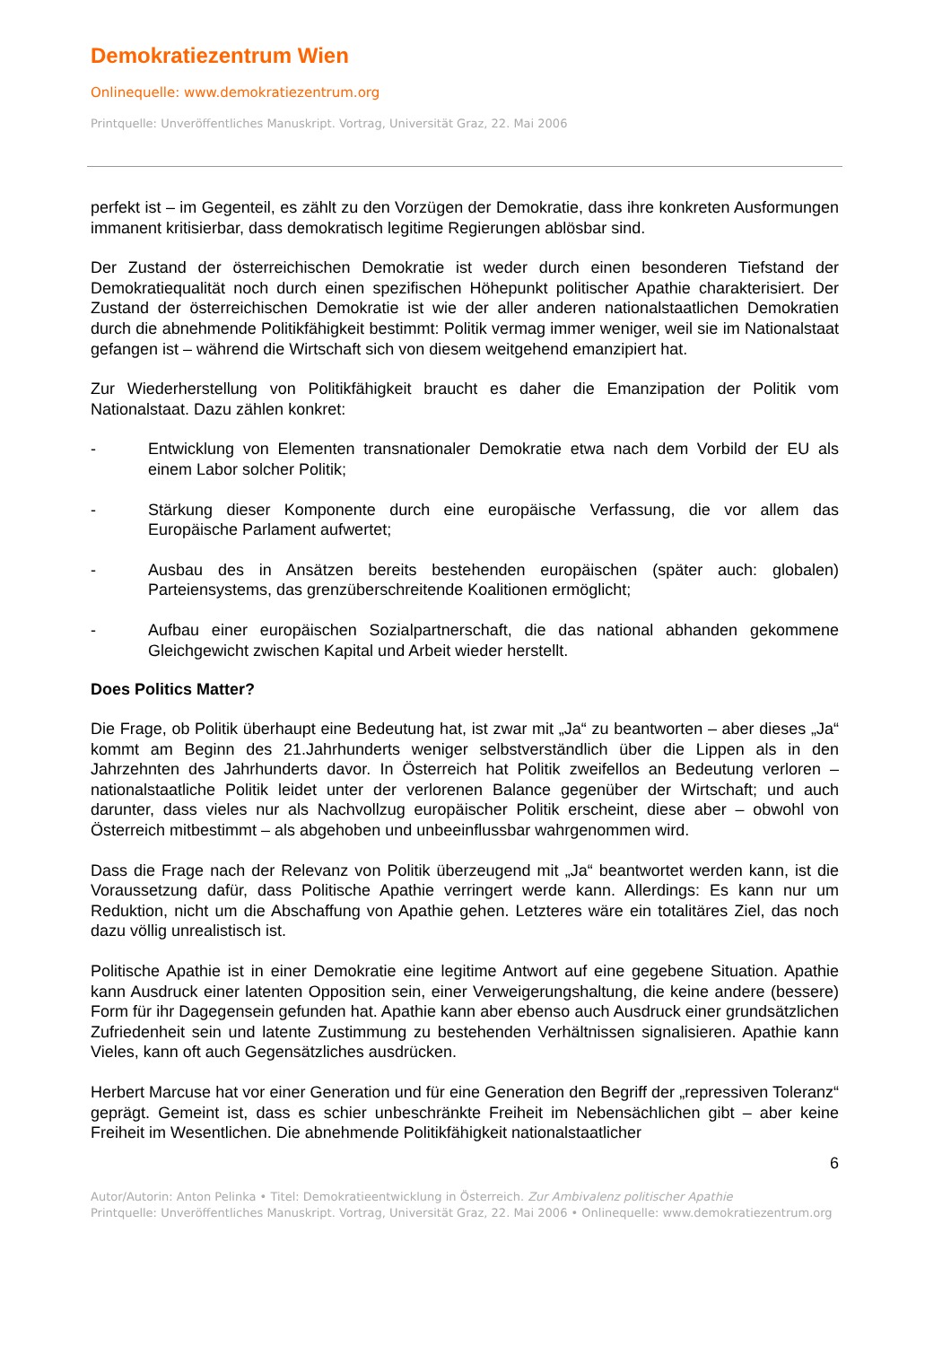Demokratiezentrum Wien
Onlinequelle: www.demokratiezentrum.org
Printquelle: Unveröffentliches Manuskript. Vortrag, Universität Graz, 22. Mai 2006
perfekt ist – im Gegenteil, es zählt zu den Vorzügen der Demokratie, dass ihre konkreten Ausformungen immanent kritisierbar, dass demokratisch legitime Regierungen ablösbar sind.
Der Zustand der österreichischen Demokratie ist weder durch einen besonderen Tiefstand der Demokratiequalität noch durch einen spezifischen Höhepunkt politischer Apathie charakterisiert. Der Zustand der österreichischen Demokratie ist wie der aller anderen nationalstaatlichen Demokratien durch die abnehmende Politikfähigkeit bestimmt: Politik vermag immer weniger, weil sie im Nationalstaat gefangen ist – während die Wirtschaft sich von diesem weitgehend emanzipiert hat.
Zur Wiederherstellung von Politikfähigkeit braucht es daher die Emanzipation der Politik vom Nationalstaat. Dazu zählen konkret:
- Entwicklung von Elementen transnationaler Demokratie etwa nach dem Vorbild der EU als einem Labor solcher Politik;
- Stärkung dieser Komponente durch eine europäische Verfassung, die vor allem das Europäische Parlament aufwertet;
- Ausbau des in Ansätzen bereits bestehenden europäischen (später auch: globalen) Parteiensystems, das grenzüberschreitende Koalitionen ermöglicht;
- Aufbau einer europäischen Sozialpartnerschaft, die das national abhanden gekommene Gleichgewicht zwischen Kapital und Arbeit wieder herstellt.
Does Politics Matter?
Die Frage, ob Politik überhaupt eine Bedeutung hat, ist zwar mit „Ja“ zu beantworten – aber dieses „Ja“ kommt am Beginn des 21.Jahrhunderts weniger selbstverständlich über die Lippen als in den Jahrzehnten des Jahrhunderts davor. In Österreich hat Politik zweifellos an Bedeutung verloren – nationalstaatliche Politik leidet unter der verlorenen Balance gegenüber der Wirtschaft; und auch darunter, dass vieles nur als Nachvollzug europäischer Politik erscheint, diese aber – obwohl von Österreich mitbestimmt – als abgehoben und unbeeinflussbar wahrgenommen wird.
Dass die Frage nach der Relevanz von Politik überzeugend mit „Ja“ beantwortet werden kann, ist die Voraussetzung dafür, dass Politische Apathie verringert werde kann. Allerdings: Es kann nur um Reduktion, nicht um die Abschaffung von Apathie gehen. Letzteres wäre ein totalitäres Ziel, das noch dazu völlig unrealistisch ist.
Politische Apathie ist in einer Demokratie eine legitime Antwort auf eine gegebene Situation. Apathie kann Ausdruck einer latenten Opposition sein, einer Verweigerungshaltung, die keine andere (bessere) Form für ihr Dagegensein gefunden hat. Apathie kann aber ebenso auch Ausdruck einer grundsätzlichen Zufriedenheit sein und latente Zustimmung zu bestehenden Verhältnissen signalisieren. Apathie kann Vieles, kann oft auch Gegensätzliches ausdrücken.
Herbert Marcuse hat vor einer Generation und für eine Generation den Begriff der „repressiven Toleranz“ geprägt. Gemeint ist, dass es schier unbeschränkte Freiheit im Nebensächlichen gibt – aber keine Freiheit im Wesentlichen. Die abnehmende Politikfähigkeit nationalstaatlicher
6
Autor/Autorin: Anton Pelinka • Titel: Demokratieentwicklung in Österreich. Zur Ambivalenz politischer Apathie
Printquelle: Unveröffentliches Manuskript. Vortrag, Universität Graz, 22. Mai 2006 • Onlinequelle: www.demokratiezentrum.org